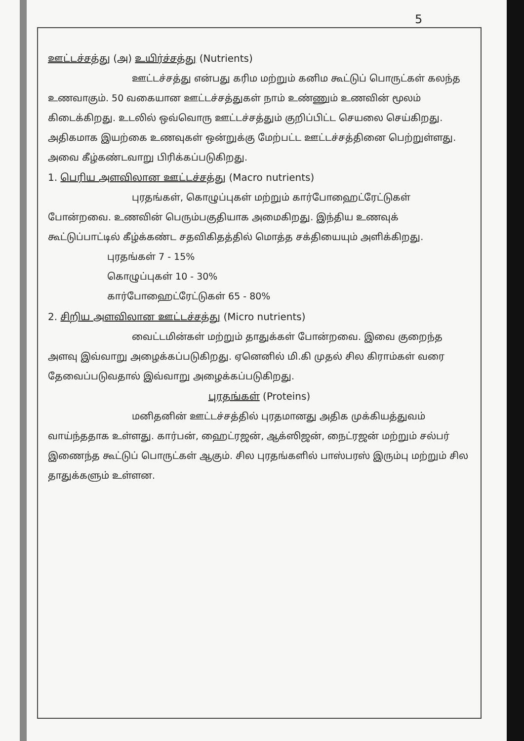5
ஊட்டச்சத்து (அ) உயிர்ச்சத்து (Nutrients)
ஊட்டச்சத்து என்பது கரிம மற்றும் கனிம கூட்டுப் பொருட்கள் கலந்த உணவாகும். 50 வகையான ஊட்டச்சத்துகள் நாம் உண்ணும் உணவின் மூலம் கிடைக்கிறது. உடலில் ஒவ்வொரு ஊட்டச்சத்தும் குறிப்பிட்ட செயலை செய்கிறது. அதிகமாக இயற்கை உணவுகள் ஒன்றுக்கு மேற்பட்ட ஊட்டச்சத்தினை பெற்றுள்ளது. அவை கீழ்கண்டவாறு பிரிக்கப்படுகிறது.
1. பெரிய அளவிலான ஊட்டச்சத்து (Macro nutrients)
புரதங்கள், கொழுப்புகள் மற்றும் கார்போஹைட்ரேட்டுகள் போன்றவை. உணவின் பெரும்பகுதியாக அமைகிறது. இந்திய உணவுக் கூட்டுப்பாட்டில் கீழ்க்கண்ட சதவிகிதத்தில் மொத்த சக்தியையும் அளிக்கிறது.
புரதங்கள் 7 - 15%
கொழுப்புகள் 10 - 30%
கார்போஹைட்ரேட்டுகள் 65 - 80%
2. சிறிய அளவிலான ஊட்டச்சத்து (Micro nutrients)
வைட்டமின்கள் மற்றும் தாதுக்கள் போன்றவை. இவை குறைந்த அளவு இவ்வாறு அழைக்கப்படுகிறது. ஏனெனில் மி.கி முதல் சில கிராம்கள் வரை தேவைப்படுவதால் இவ்வாறு அழைக்கப்படுகிறது.
புரதங்கள் (Proteins)
மனிதனின் ஊட்டச்சத்தில் புரதமானது அதிக முக்கியத்துவம் வாய்ந்ததாக உள்ளது. கார்பன், ஹைட்ரஜன், ஆக்ஸிஜன், நைட்ரஜன் மற்றும் சல்பர் இணைந்த கூட்டுப் பொருட்கள் ஆகும். சில புரதங்களில் பாஸ்பரஸ் இரும்பு மற்றும் சில தாதுக்களும் உள்ளன.